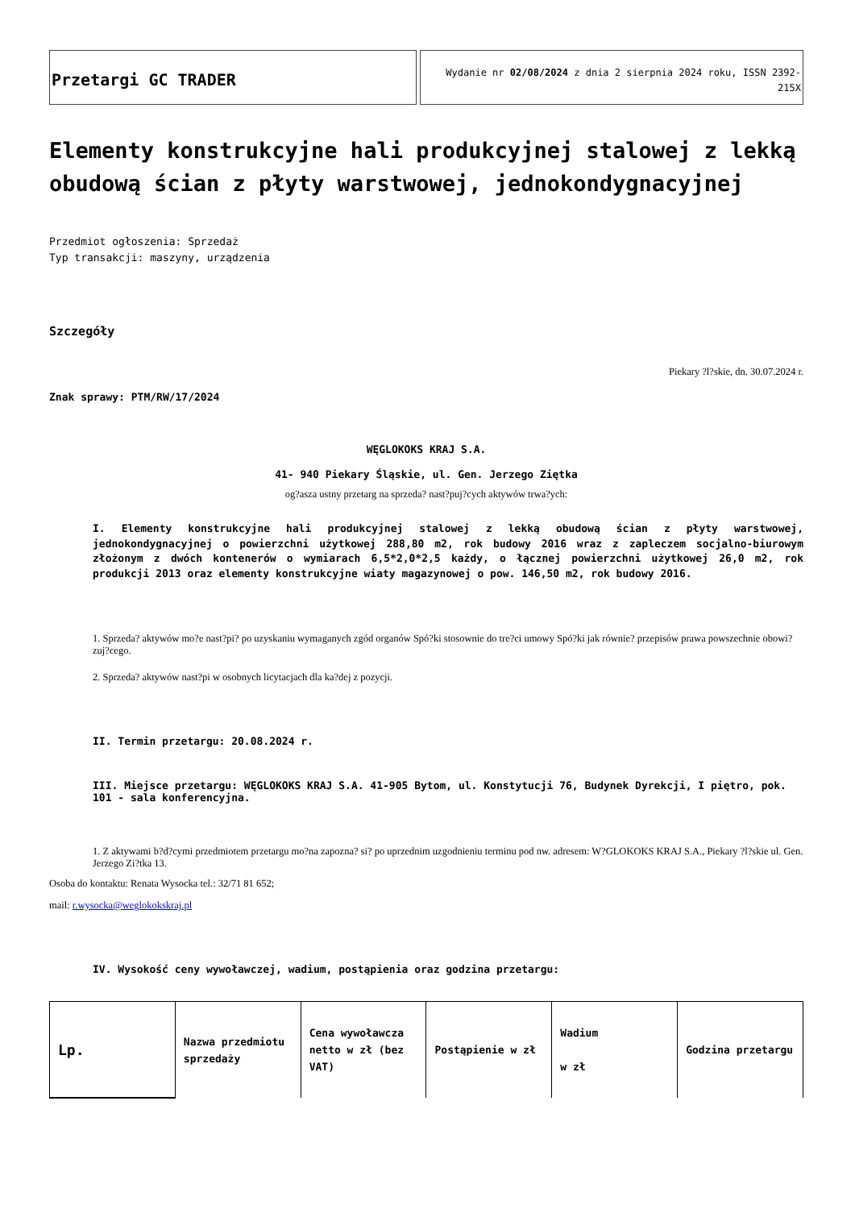Przetargi GC TRADER
Wydanie nr 02/08/2024 z dnia 2 sierpnia 2024 roku, ISSN 2392-215X
Elementy konstrukcyjne hali produkcyjnej stalowej z lekką obudową ścian z płyty warstwowej, jednokondygnacyjnej
Przedmiot ogłoszenia: Sprzedaż
Typ transakcji: maszyny, urządzenia
Szczegóły
Piekary ?l?skie, dn. 30.07.2024 r.
Znak sprawy: PTM/RW/17/2024
WĘGLOKOKS KRAJ S.A.
41- 940 Piekary Śląskie, ul. Gen. Jerzego Ziętka
og?asza ustny przetarg na sprzeda? nast?puj?cych aktywów trwa?ych:
I. Elementy konstrukcyjne hali produkcyjnej stalowej z lekką obudową ścian z płyty warstwowej, jednokondygnacyjnej o powierzchni użytkowej 288,80 m2, rok budowy 2016 wraz z zapleczem socjalno-biurowym złożonym z dwóch kontenerów o wymiarach 6,5*2,0*2,5 każdy, o łącznej powierzchni użytkowej 26,0 m2, rok produkcji 2013 oraz elementy konstrukcyjne wiaty magazynowej o pow. 146,50 m2, rok budowy 2016.
1. Sprzeda? aktywów mo?e nast?pi? po uzyskaniu wymaganych zgód organów Spó?ki stosownie do tre?ci umowy Spó?ki jak równie? przepisów prawa powszechnie obowi?zuj?cego.
2. Sprzeda? aktywów nast?pi w osobnych licytacjach dla ka?dej z pozycji.
II. Termin przetargu: 20.08.2024 r.
III. Miejsce przetargu: WĘGLOKOKS KRAJ S.A. 41-905 Bytom, ul. Konstytucji 76, Budynek Dyrekcji, I piętro, pok. 101 - sala konferencyjna.
1. Z aktywami b?d?cymi przedmiotem przetargu mo?na zapozna? si? po uprzednim uzgodnieniu terminu pod nw. adresem: W?GLOKOKS KRAJ S.A., Piekary ?l?skie ul. Gen. Jerzego Zi?tka 13.
Osoba do kontaktu: Renata Wysocka tel.: 32/71 81 652;
mail: r.wysocka@weglokokskraj.pl
IV. Wysokość ceny wywoławczej, wadium, postąpienia oraz godzina przetargu:
| Lp. | Nazwa przedmiotu sprzedaży | Cena wywoławcza netto w zł (bez VAT) | Postąpienie w zł | Wadium w zł | Godzina przetargu |